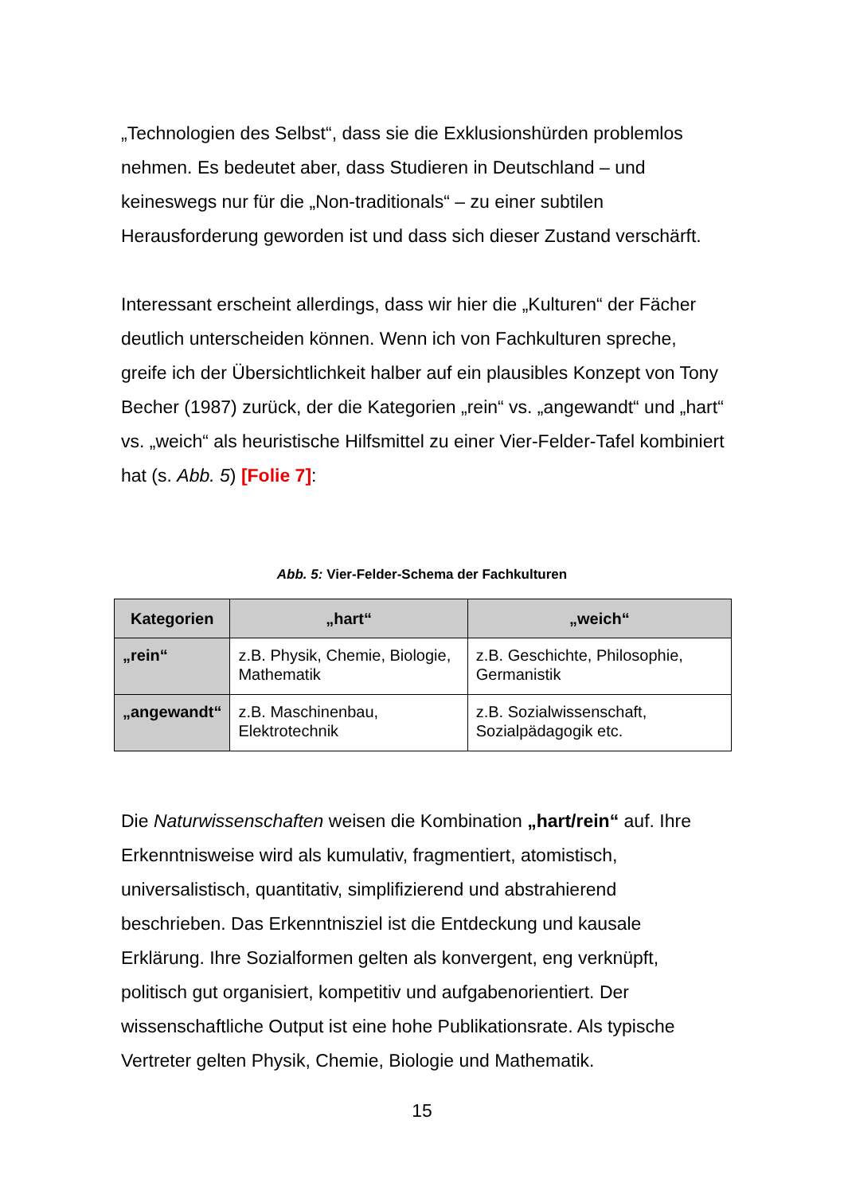„Technologien des Selbst“, dass sie die Exklusionshürden problemlos nehmen. Es bedeutet aber, dass Studieren in Deutschland – und keineswegs nur für die „Non-traditionals“ – zu einer subtilen Herausforderung geworden ist und dass sich dieser Zustand verschärft.
Interessant erscheint allerdings, dass wir hier die „Kulturen“ der Fächer deutlich unterscheiden können. Wenn ich von Fachkulturen spreche, greife ich der Übersichtlichkeit halber auf ein plausibles Konzept von Tony Becher (1987) zurück, der die Kategorien „rein“ vs. „angewandt“ und „hart“ vs. „weich“ als heuristische Hilfsmittel zu einer Vier-Felder-Tafel kombiniert hat (s. Abb. 5) [Folie 7]:
Abb. 5: Vier-Felder-Schema der Fachkulturen
| Kategorien | „hart“ | „weich“ |
| --- | --- | --- |
| „rein“ | z.B. Physik, Chemie, Biologie, Mathematik | z.B. Geschichte, Philosophie, Germanistik |
| „angewandt“ | z.B. Maschinenbau, Elektrotechnik | z.B. Sozialwissenschaft, Sozialpädagogik etc. |
Die Naturwissenschaften weisen die Kombination „hart/rein“ auf. Ihre Erkenntnisweise wird als kumulativ, fragmentiert, atomistisch, universalistisch, quantitativ, simplifizierend und abstrahierend beschrieben. Das Erkenntnisziel ist die Entdeckung und kausale Erklärung. Ihre Sozialformen gelten als konvergent, eng verknüpft, politisch gut organisiert, kompetitiv und aufgabenorientiert. Der wissenschaftliche Output ist eine hohe Publikationsrate. Als typische Vertreter gelten Physik, Chemie, Biologie und Mathematik.
15